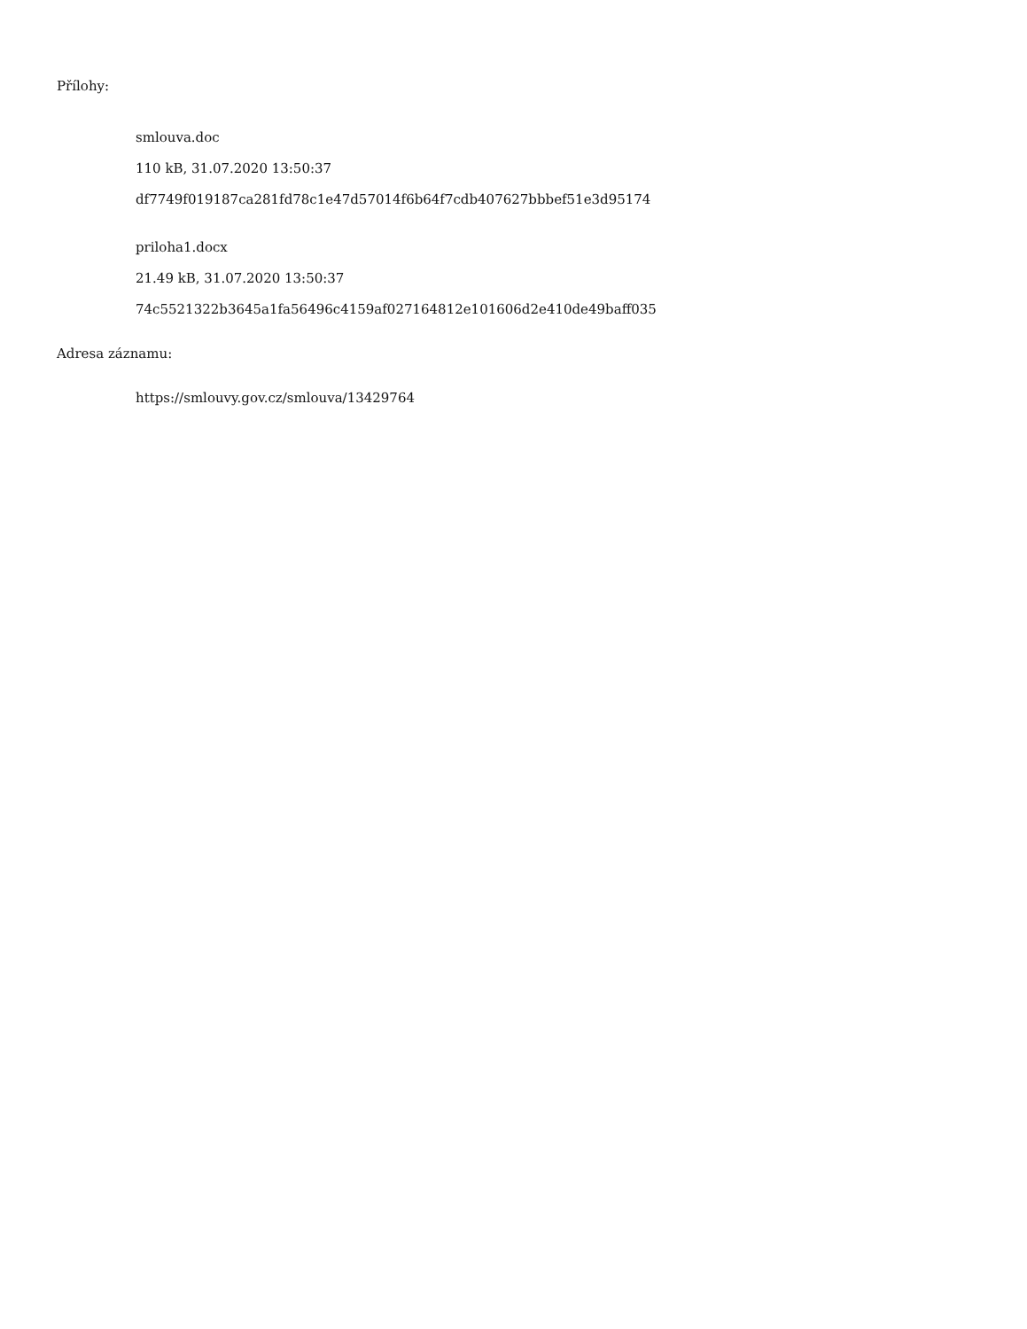Přílohy:
smlouva.doc
110 kB, 31.07.2020 13:50:37
df7749f019187ca281fd78c1e47d57014f6b64f7cdb407627bbbef51e3d95174
priloha1.docx
21.49 kB, 31.07.2020 13:50:37
74c5521322b3645a1fa56496c4159af027164812e101606d2e410de49baff035
Adresa záznamu:
https://smlouvy.gov.cz/smlouva/13429764